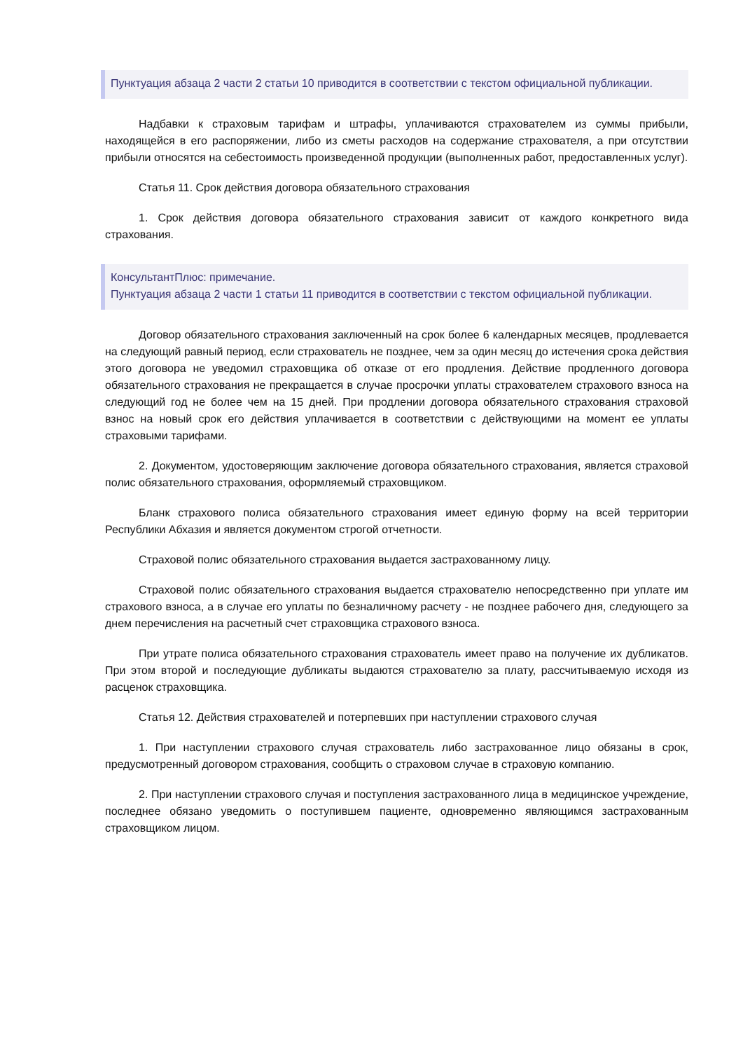Пунктуация абзаца 2 части 2 статьи 10 приводится в соответствии с текстом официальной публикации.
Надбавки к страховым тарифам и штрафы, уплачиваются страхователем из суммы прибыли, находящейся в его распоряжении, либо из сметы расходов на содержание страхователя, а при отсутствии прибыли относятся на себестоимость произведенной продукции (выполненных работ, предоставленных услуг).
Статья 11. Срок действия договора обязательного страхования
1. Срок действия договора обязательного страхования зависит от каждого конкретного вида страхования.
КонсультантПлюс: примечание.
Пунктуация абзаца 2 части 1 статьи 11 приводится в соответствии с текстом официальной публикации.
Договор обязательного страхования заключенный на срок более 6 календарных месяцев, продлевается на следующий равный период, если страхователь не позднее, чем за один месяц до истечения срока действия этого договора не уведомил страховщика об отказе от его продления. Действие продленного договора обязательного страхования не прекращается в случае просрочки уплаты страхователем страхового взноса на следующий год не более чем на 15 дней. При продлении договора обязательного страхования страховой взнос на новый срок его действия уплачивается в соответствии с действующими на момент ее уплаты страховыми тарифами.
2. Документом, удостоверяющим заключение договора обязательного страхования, является страховой полис обязательного страхования, оформляемый страховщиком.
Бланк страхового полиса обязательного страхования имеет единую форму на всей территории Республики Абхазия и является документом строгой отчетности.
Страховой полис обязательного страхования выдается застрахованному лицу.
Страховой полис обязательного страхования выдается страхователю непосредственно при уплате им страхового взноса, а в случае его уплаты по безналичному расчету - не позднее рабочего дня, следующего за днем перечисления на расчетный счет страховщика страхового взноса.
При утрате полиса обязательного страхования страхователь имеет право на получение их дубликатов. При этом второй и последующие дубликаты выдаются страхователю за плату, рассчитываемую исходя из расценок страховщика.
Статья 12. Действия страхователей и потерпевших при наступлении страхового случая
1. При наступлении страхового случая страхователь либо застрахованное лицо обязаны в срок, предусмотренный договором страхования, сообщить о страховом случае в страховую компанию.
2. При наступлении страхового случая и поступления застрахованного лица в медицинское учреждение, последнее обязано уведомить о поступившем пациенте, одновременно являющимся застрахованным страховщиком лицом.